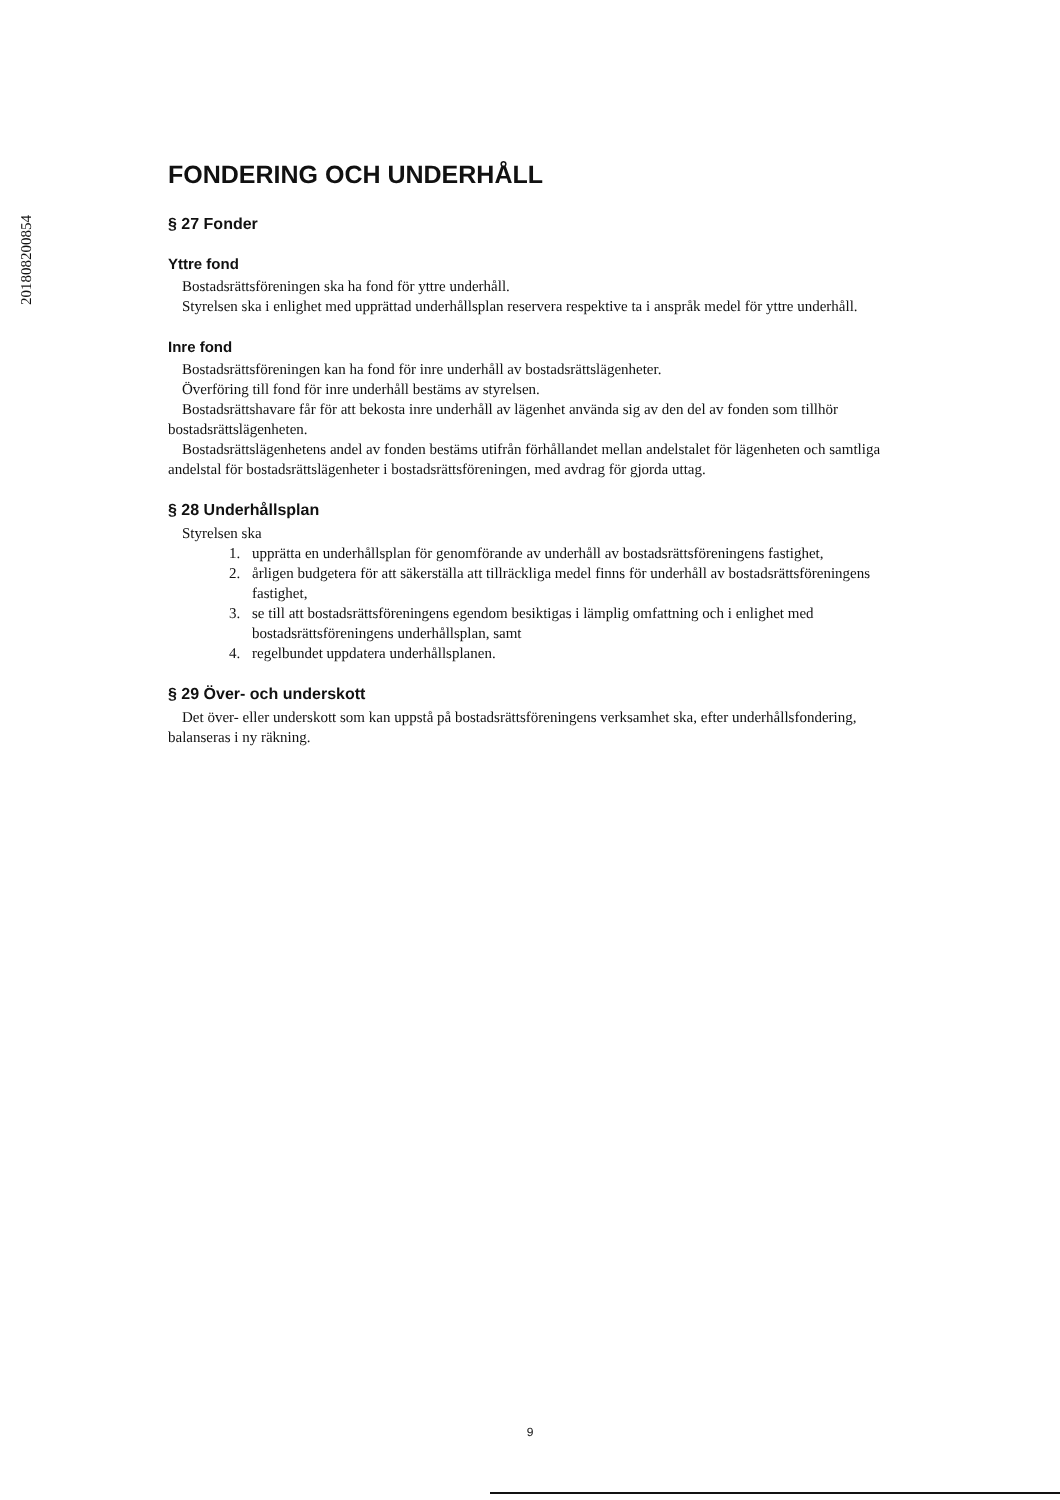201808200854
FONDERING OCH UNDERHÅLL
§ 27 Fonder
Yttre fond
Bostadsrättsföreningen ska ha fond för yttre underhåll.
Styrelsen ska i enlighet med upprättad underhållsplan reservera respektive ta i anspråk medel för yttre underhåll.
Inre fond
Bostadsrättsföreningen kan ha fond för inre underhåll av bostadsrättslägenheter.
Överföring till fond för inre underhåll bestäms av styrelsen.
Bostadsrättshavare får för att bekosta inre underhåll av lägenhet använda sig av den del av fonden som tillhör bostadsrättslägenheten.
Bostadsrättslägenhetens andel av fonden bestäms utifrån förhållandet mellan andelstalet för lägenheten och samtliga andelstal för bostadsrättslägenheter i bostadsrättsföreningen, med avdrag för gjorda uttag.
§ 28 Underhållsplan
Styrelsen ska
1. upprätta en underhållsplan för genomförande av underhåll av bostadsrättsföreningens fastighet,
2. årligen budgetera för att säkerställa att tillräckliga medel finns för underhåll av bostadsrättsföreningens fastighet,
3. se till att bostadsrättsföreningens egendom besiktigas i lämplig omfattning och i enlighet med bostadsrättsföreningens underhållsplan, samt
4. regelbundet uppdatera underhållsplanen.
§ 29 Över- och underskott
Det över- eller underskott som kan uppstå på bostadsrättsföreningens verksamhet ska, efter underhållsfondering, balanseras i ny räkning.
9